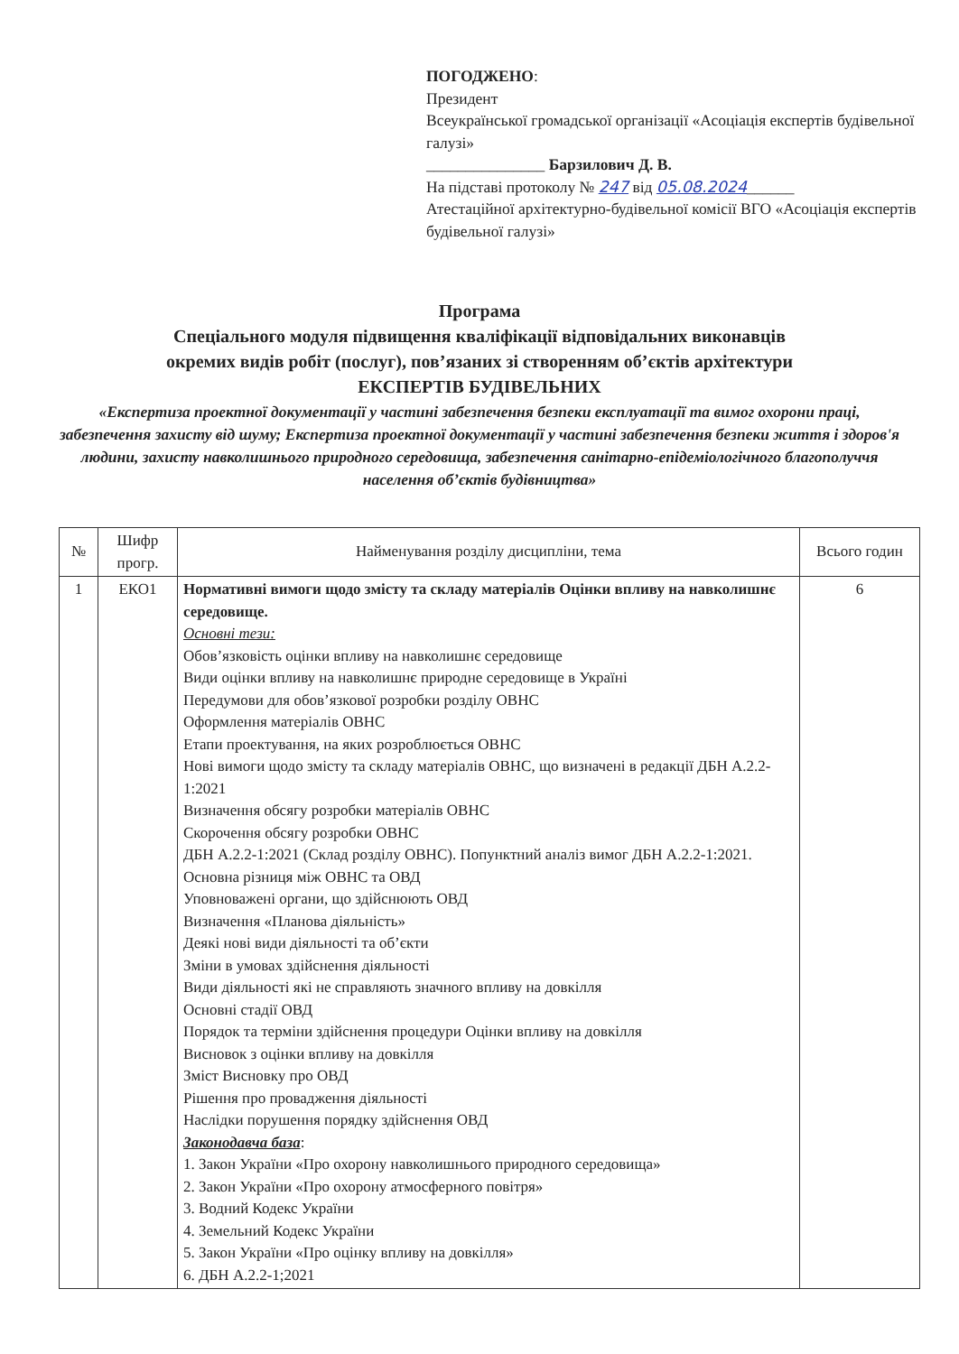ПОГОДЖЕНО:
Президент
Всеукраїнської громадської організації «Асоціація експертів будівельної галузі»
_______________ Барзилович Д. В.
На підставі протоколу № 247 від 05.08.2024______
Атестаційної архітектурно-будівельної комісії ВГО «Асоціація експертів будівельної галузі»
Програма
Спеціального модуля підвищення кваліфікації відповідальних виконавців
окремих видів робіт (послуг), пов’язаних зі створенням об’єктів архітектури
ЕКСПЕРТІВ БУДІВЕЛЬНИХ
«Експертиза проектної документації у частині забезпечення безпеки експлуатації та вимог охорони праці, забезпечення захисту від шуму; Експертиза проектної документації у частині забезпечення безпеки життя і здоров'я людини, захисту навколишнього природного середовища, забезпечення санітарно-епідеміологічного благополуччя населення об’єктів будівництва»
| № | Шифр прогр. | Найменування розділу дисципліни, тема | Всього годин |
| --- | --- | --- | --- |
| 1 | ЕКО1 | Нормативні вимоги щодо змісту та складу матеріалів Оцінки впливу на навколишнє середовище. Основні тези: Обов’язковість оцінки впливу на навколишнє середовище Види оцінки впливу на навколишнє природне середовище в Україні Передумови для обов’язкової розробки розділу ОВНС Оформлення матеріалів ОВНС Етапи проектування, на яких розроблюється ОВНС Нові вимоги щодо змісту та складу матеріалів ОВНС, що визначені в редакції ДБН А.2.2-1:2021 Визначення обсягу розробки матеріалів ОВНС Скорочення обсягу розробки ОВНС ДБН А.2.2-1:2021 (Склад розділу ОВНС). Попунктний аналіз вимог ДБН А.2.2-1:2021. Основна різниця між ОВНС та ОВД Уповноважені органи, що здійснюють ОВД Визначення «Планова діяльність» Деякі нові види діяльності та об’єкти Зміни в умовах здійснення діяльності Види діяльності які не справляють значного впливу на довкілля Основні стадії ОВД Порядок та терміни здійснення процедури Оцінки впливу на довкілля Висновок з оцінки впливу на довкілля Зміст Висновку про ОВД Рішення про провадження діяльності Наслідки порушення порядку здійснення ОВД Законодавча база : 1. Закон України «Про охорону навколишнього природного середовища» 2. Закон України «Про охорону атмосферного повітря» 3. Водний Кодекс України 4. Земельний Кодекс України 5. Закон України «Про оцінку впливу на довкілля» 6. ДБН А.2.2-1;2021 | 6 |